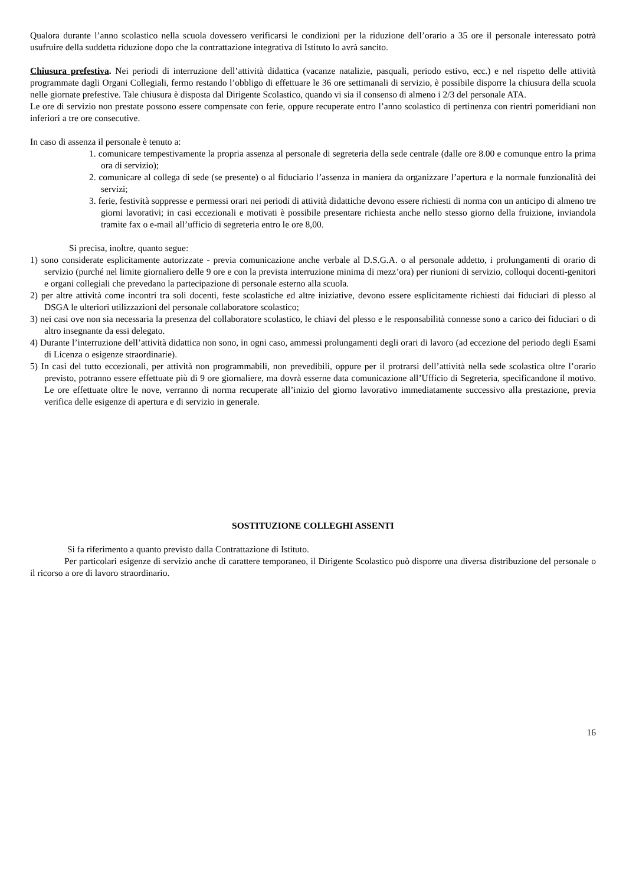Qualora durante l’anno scolastico nella scuola dovessero verificarsi le condizioni per la riduzione dell’orario a 35 ore il personale interessato potrà usufruire della suddetta riduzione dopo che la contrattazione integrativa di Istituto lo avrà sancito.
Chiusura prefestiva. Nei periodi di interruzione dell’attività didattica (vacanze natalizie, pasquali, periodo estivo, ecc.) e nel rispetto delle attività programmate dagli Organi Collegiali, fermo restando l’obbligo di effettuare le 36 ore settimanali di servizio, è possibile disporre la chiusura della scuola nelle giornate prefestive. Tale chiusura è disposta dal Dirigente Scolastico, quando vi sia il consenso di almeno i 2/3 del personale ATA.
Le ore di servizio non prestate possono essere compensate con ferie, oppure recuperate entro l’anno scolastico di pertinenza con rientri pomeridiani non inferiori a tre ore consecutive.
In caso di assenza il personale è tenuto a:
1. comunicare tempestivamente la propria assenza al personale di segreteria della sede centrale (dalle ore 8.00 e comunque entro la prima ora di servizio);
2. comunicare al collega di sede (se presente) o al fiduciario l’assenza in maniera da organizzare l’apertura e la normale funzionalità dei servizi;
3. ferie, festività soppresse e permessi orari nei periodi di attività didattiche devono essere richiesti di norma con un anticipo di almeno tre giorni lavorativi; in casi eccezionali e motivati è possibile presentare richiesta anche nello stesso giorno della fruizione, inviandola tramite fax o e-mail all’ufficio di segreteria entro le ore 8,00.
Si precisa, inoltre, quanto segue:
1) sono considerate esplicitamente autorizzate - previa comunicazione anche verbale al D.S.G.A. o al personale addetto, i prolungamenti di orario di servizio (purché nel limite giornaliero delle 9 ore e con la prevista interruzione minima di mezz’ora) per riunioni di servizio, colloqui docenti-genitori e organi collegiali che prevedano la partecipazione di personale esterno alla scuola.
2) per altre attività come incontri tra soli docenti, feste scolastiche ed altre iniziative, devono essere esplicitamente richiesti dai fiduciari di plesso al DSGA le ulteriori utilizzazioni del personale collaboratore scolastico;
3) nei casi ove non sia necessaria la presenza del collaboratore scolastico, le chiavi del plesso e le responsabilità connesse sono a carico dei fiduciari o di altro insegnante da essi delegato.
4) Durante l’interruzione dell’attività didattica non sono, in ogni caso, ammessi prolungamenti degli orari di lavoro (ad eccezione del periodo degli Esami di Licenza o esigenze straordinarie).
5) In casi del tutto eccezionali, per attività non programmabili, non prevedibili, oppure per il protrarsi dell’attività nella sede scolastica oltre l’orario previsto, potranno essere effettuate più di 9 ore giornaliere, ma dovrà esserne data comunicazione all’Ufficio di Segreteria, specificandone il motivo. Le ore effettuate oltre le nove, verranno di norma recuperate all’inizio del giorno lavorativo immediatamente successivo alla prestazione, previa verifica delle esigenze di apertura e di servizio in generale.
SOSTITUZIONE COLLEGHI ASSENTI
Si fa riferimento a quanto previsto dalla Contrattazione di Istituto.
Per particolari esigenze di servizio anche di carattere temporaneo, il Dirigente Scolastico può disporre una diversa distribuzione del personale o il ricorso a ore di lavoro straordinario.
16